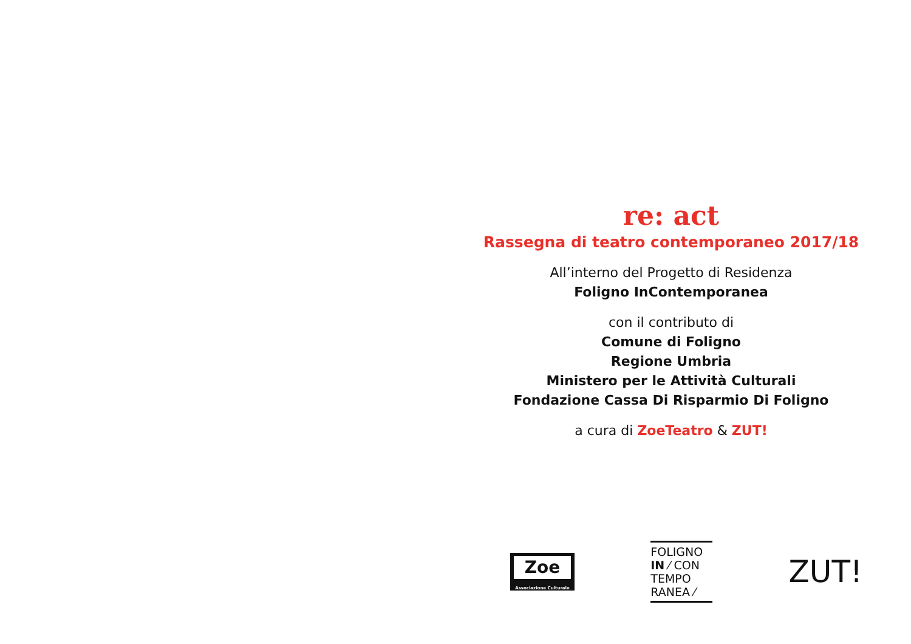re: act
Rassegna di teatro contemporaneo 2017/18
All’interno del Progetto di Residenza
Foligno InContemporanea
con il contributo di
Comune di Foligno
Regione Umbria
Ministero per le Attività Culturali
Fondazione Cassa Di Risparmio Di Foligno
a cura di ZoeTeatro & ZUT!
Zoe
Associazione Culturale
FOLIGNO
IN ⁄ CON
TEMPO
RANEA ⁄
ZUT!